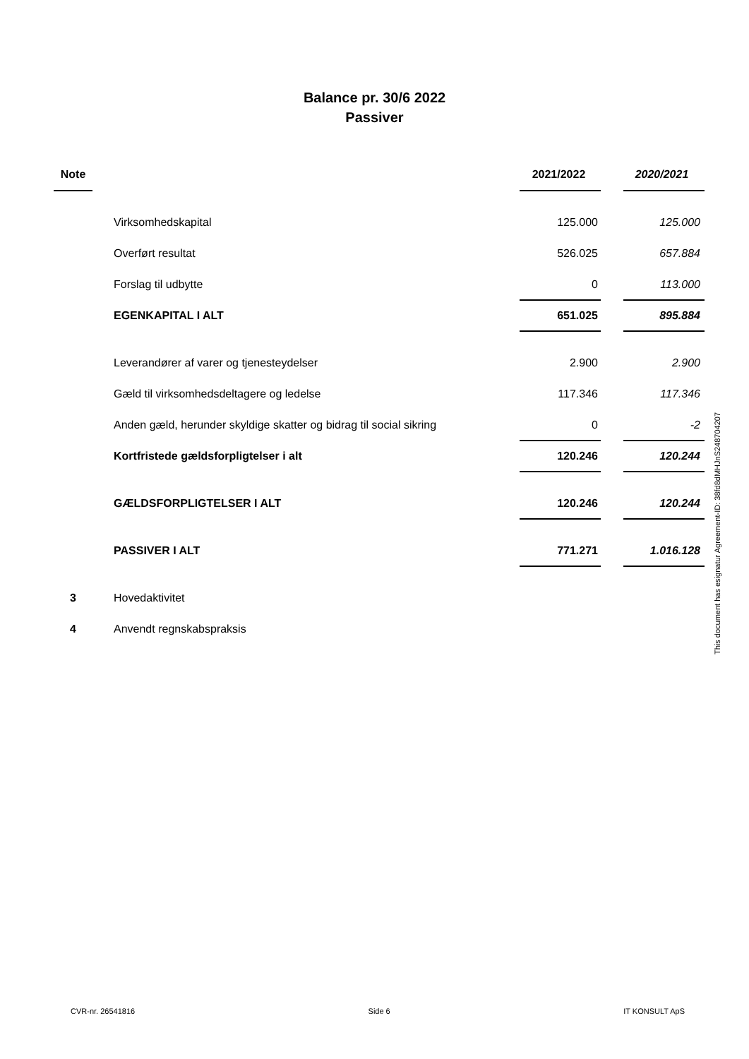Balance pr. 30/6 2022
Passiver
| Note | | | 2021/2022 | | 2020/2021 |
| --- | --- | --- | --- | --- | --- |
| | | Virksomhedskapital | 125.000 | | 125.000 |
| | | Overført resultat | 526.025 | | 657.884 |
| | | Forslag til udbytte | 0 | | 113.000 |
| | | EGENKAPITAL I ALT | 651.025 | | 895.884 |
| | | Leverandører af varer og tjenesteydelser | 2.900 | | 2.900 |
| | | Gæld til virksomhedsdeltagere og ledelse | 117.346 | | 117.346 |
| | | Anden gæld, herunder skyldige skatter og bidrag til social sikring | 0 | | -2 |
| | | Kortfristede gældsforpligtelser i alt | 120.246 | | 120.244 |
| | | GÆLDSFORPLIGTELSER I ALT | 120.246 | | 120.244 |
| | | PASSIVER I ALT | 771.271 | | 1.016.128 |
| 3 | | Hovedaktivitet | | | |
| 4 | | Anvendt regnskabspraksis | | | |
This document has esignatur Agreement-ID: 38fd8dMHJnS248704207
CVR-nr. 26541816 Side 6 IT KONSULT ApS